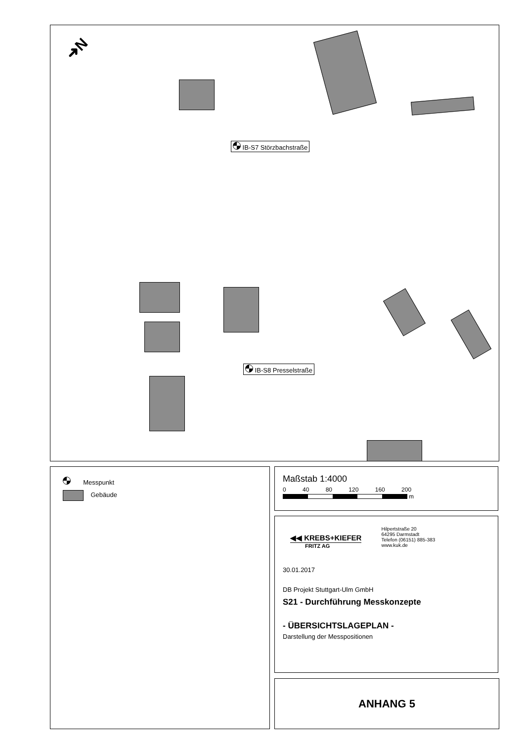IB-S7 Störzbachstraße
IB-S8 Presselstraße
➜N
Messpunkt
Gebäude
Maßstab 1:4000
0 40 80 120 160 200
m
◀◀ KREBS+KIEFER
FRITZ AG
Hilpertstraße 20
64295 Darmstadt
Telefon (06151) 885-383
www.kuk.de
30.01.2017
DB Projekt Stuttgart-Ulm GmbH
S21 - Durchführung Messkonzepte
- ÜBERSICHTSLAGEPLAN -
Darstellung der Messpositionen
ANHANG 5